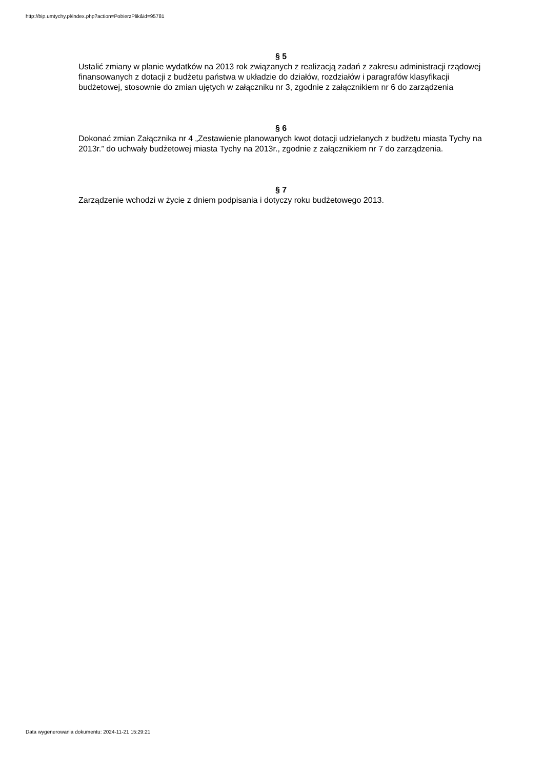http://bip.umtychy.pl/index.php?action=PobierzPlik&id=95781
§ 5
Ustalić zmiany w planie wydatków na 2013 rok związanych z realizacją zadań z zakresu administracji rządowej finansowanych z dotacji z budżetu państwa w układzie do działów, rozdziałów i paragrafów klasyfikacji budżetowej, stosownie do zmian ujętych w załączniku nr 3, zgodnie z załącznikiem nr 6 do zarządzenia
§ 6
Dokonać zmian Załącznika nr 4 „Zestawienie planowanych kwot dotacji udzielanych z budżetu miasta Tychy na 2013r.” do uchwały budżetowej miasta Tychy na 2013r., zgodnie z załącznikiem nr 7 do zarządzenia.
§ 7
Zarządzenie wchodzi w życie z dniem podpisania i dotyczy roku budżetowego 2013.
Data wygenerowania dokumentu: 2024-11-21 15:29:21